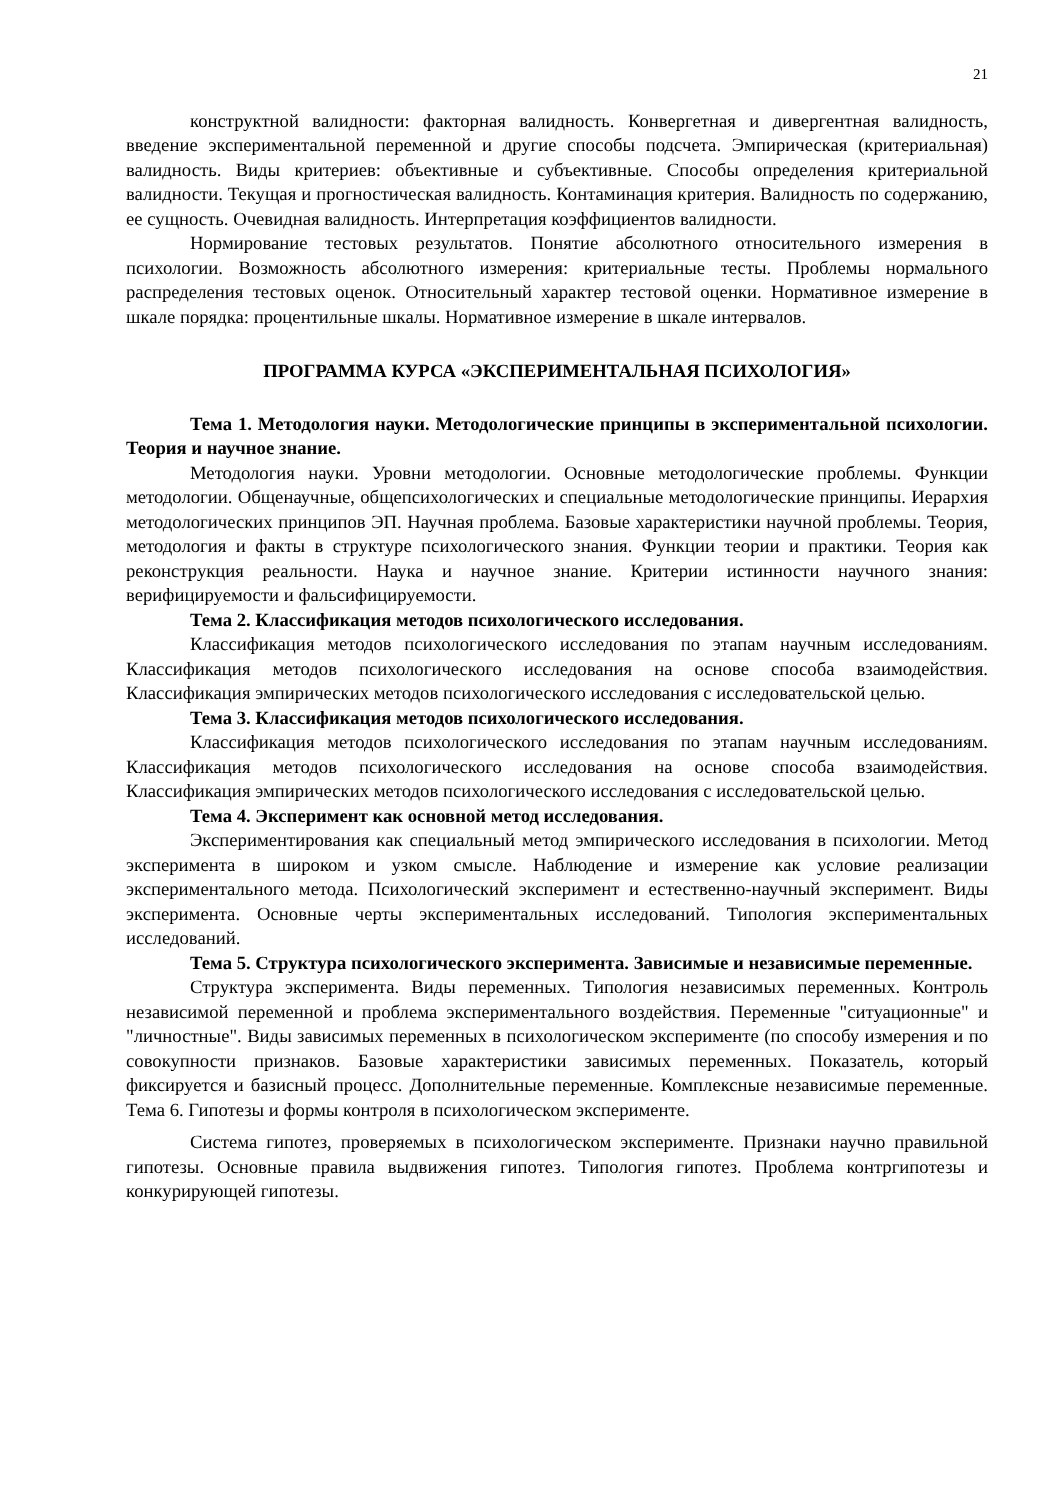21
конструктной валидности: факторная валидность. Конвергетная и дивергентная валидность, введение экспериментальной переменной и другие способы подсчета. Эмпирическая (критериальная) валидность. Виды критериев: объективные и субъективные. Способы определения критериальной валидности. Текущая и прогностическая валидность. Контаминация критерия. Валидность по содержанию, ее сущность. Очевидная валидность. Интерпретация коэффициентов валидности.
Нормирование тестовых результатов. Понятие абсолютного относительного измерения в психологии. Возможность абсолютного измерения: критериальные тесты. Проблемы нормального распределения тестовых оценок. Относительный характер тестовой оценки. Нормативное измерение в шкале порядка: процентильные шкалы. Нормативное измерение в шкале интервалов.
ПРОГРАММА КУРСА «ЭКСПЕРИМЕНТАЛЬНАЯ ПСИХОЛОГИЯ»
Тема 1. Методология науки. Методологические принципы в экспериментальной психологии. Теория и научное знание.
Методология науки. Уровни методологии. Основные методологические проблемы. Функции методологии. Общенаучные, общепсихологических и специальные методологические принципы. Иерархия методологических принципов ЭП. Научная проблема. Базовые характеристики научной проблемы. Теория, методология и факты в структуре психологического знания. Функции теории и практики. Теория как реконструкция реальности. Наука и научное знание. Критерии истинности научного знания: верифицируемости и фальсифицируемости.
Тема 2. Классификация методов психологического исследования.
Классификация методов психологического исследования по этапам научным исследованиям. Классификация методов психологического исследования на основе способа взаимодействия. Классификация эмпирических методов психологического исследования с исследовательской целью.
Тема 3. Классификация методов психологического исследования.
Классификация методов психологического исследования по этапам научным исследованиям. Классификация методов психологического исследования на основе способа взаимодействия. Классификация эмпирических методов психологического исследования с исследовательской целью.
Тема 4. Эксперимент как основной метод исследования.
Экспериментирования как специальный метод эмпирического исследования в психологии. Метод эксперимента в широком и узком смысле. Наблюдение и измерение как условие реализации экспериментального метода. Психологический эксперимент и естественно-научный эксперимент. Виды эксперимента. Основные черты экспериментальных исследований. Типология экспериментальных исследований.
Тема 5. Структура психологического эксперимента. Зависимые и независимые переменные.
Структура эксперимента. Виды переменных. Типология независимых переменных. Контроль независимой переменной и проблема экспериментального воздействия. Переменные "ситуационные" и "личностные". Виды зависимых переменных в психологическом эксперименте (по способу измерения и по совокупности признаков. Базовые характеристики зависимых переменных. Показатель, который фиксируется и базисный процесс. Дополнительные переменные. Комплексные независимые переменные. Тема 6. Гипотезы и формы контроля в психологическом эксперименте.
Система гипотез, проверяемых в психологическом эксперименте. Признаки научно правильной гипотезы. Основные правила выдвижения гипотез. Типология гипотез. Проблема контргипотезы и конкурирующей гипотезы.